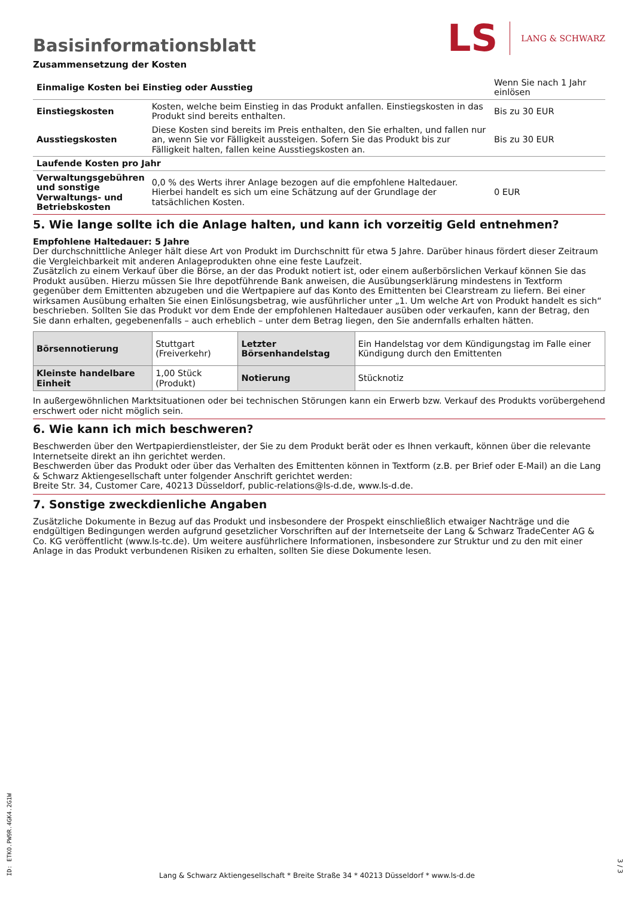LS LANG & SCHWARZ
Basisinformationsblatt
Zusammensetzung der Kosten
| Einmalige Kosten bei Einstieg oder Ausstieg | | Wenn Sie nach 1 Jahr einlösen |
| Einstiegskosten | Kosten, welche beim Einstieg in das Produkt anfallen. Einstiegskosten in das Produkt sind bereits enthalten. | Bis zu 30 EUR |
| Ausstiegskosten | Diese Kosten sind bereits im Preis enthalten, den Sie erhalten, und fallen nur an, wenn Sie vor Fälligkeit aussteigen. Sofern Sie das Produkt bis zur Fälligkeit halten, fallen keine Ausstiegskosten an. | Bis zu 30 EUR |
| Laufende Kosten pro Jahr | | |
| Verwaltungsgebühren und sonstige Verwaltungs- und Betriebskosten | 0,0 % des Werts ihrer Anlage bezogen auf die empfohlene Haltedauer. Hierbei handelt es sich um eine Schätzung auf der Grundlage der tatsächlichen Kosten. | 0 EUR |
5. Wie lange sollte ich die Anlage halten, und kann ich vorzeitig Geld entnehmen?
Empfohlene Haltedauer: 5 Jahre
Der durchschnittliche Anleger hält diese Art von Produkt im Durchschnitt für etwa 5 Jahre. Darüber hinaus fördert dieser Zeitraum die Vergleichbarkeit mit anderen Anlageprodukten ohne eine feste Laufzeit.
Zusätzlich zu einem Verkauf über die Börse, an der das Produkt notiert ist, oder einem außerbörslichen Verkauf können Sie das Produkt ausüben. Hierzu müssen Sie Ihre depotführende Bank anweisen, die Ausübungserklärung mindestens in Textform gegenüber dem Emittenten abzugeben und die Wertpapiere auf das Konto des Emittenten bei Clearstream zu liefern. Bei einer wirksamen Ausübung erhalten Sie einen Einlösungsbetrag, wie ausführlicher unter „1. Um welche Art von Produkt handelt es sich“ beschrieben. Sollten Sie das Produkt vor dem Ende der empfohlenen Haltedauer ausüben oder verkaufen, kann der Betrag, den Sie dann erhalten, gegebenenfalls – auch erheblich – unter dem Betrag liegen, den Sie andernfalls erhalten hätten.
| Börsennotierung | Stuttgart (Freiverkehr) | Letzter Börsenhandelstag | Ein Handelstag vor dem Kündigungstag im Falle einer Kündigung durch den Emittenten |
| Kleinste handelbare Einheit | 1,00 Stück (Produkt) | Notierung | Stücknotiz |
In außergewöhnlichen Marktsituationen oder bei technischen Störungen kann ein Erwerb bzw. Verkauf des Produkts vorübergehend erschwert oder nicht möglich sein.
6. Wie kann ich mich beschweren?
Beschwerden über den Wertpapierdienstleister, der Sie zu dem Produkt berät oder es Ihnen verkauft, können über die relevante Internetseite direkt an ihn gerichtet werden.
Beschwerden über das Produkt oder über das Verhalten des Emittenten können in Textform (z.B. per Brief oder E-Mail) an die Lang & Schwarz Aktiengesellschaft unter folgender Anschrift gerichtet werden:
Breite Str. 34, Customer Care, 40213 Düsseldorf, public-relations@ls-d.de, www.ls-d.de.
7. Sonstige zweckdienliche Angaben
Zusätzliche Dokumente in Bezug auf das Produkt und insbesondere der Prospekt einschließlich etwaiger Nachträge und die endgültigen Bedingungen werden aufgrund gesetzlicher Vorschriften auf der Internetseite der Lang & Schwarz TradeCenter AG & Co. KG veröffentlicht (www.ls-tc.de). Um weitere ausführlichere Informationen, insbesondere zur Struktur und zu den mit einer Anlage in das Produkt verbundenen Risiken zu erhalten, sollten Sie diese Dokumente lesen.
Lang & Schwarz Aktiengesellschaft * Breite Straße 34 * 40213 Düsseldorf * www.ls-d.de
ID: ETKO.PW9R.4GK4.2G1W
3 / 3